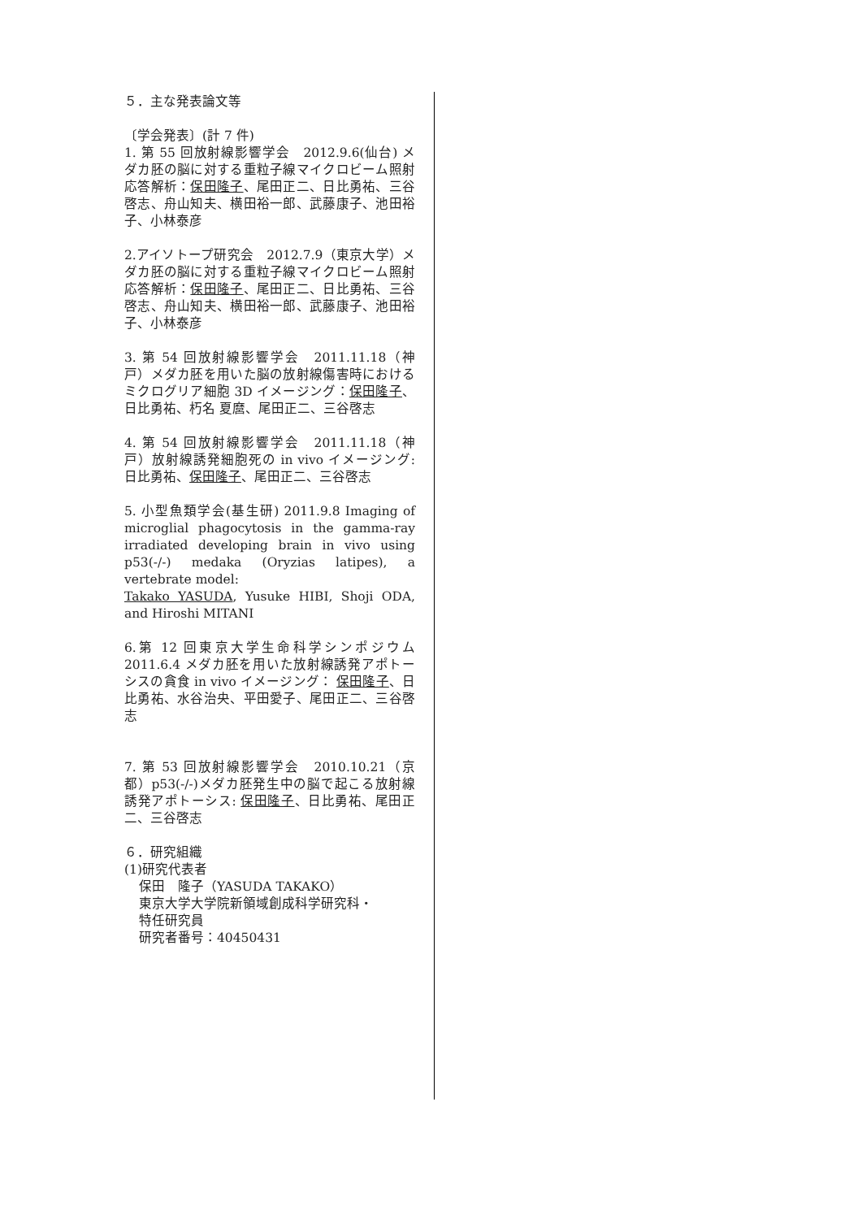５．主な発表論文等
〔学会発表〕(計 7 件)
1. 第 55 回放射線影響学会　2012.9.6(仙台) メダカ胚の脳に対する重粒子線マイクロビーム照射応答解析：保田隆子、尾田正二、日比勇祐、三谷啓志、舟山知夫、横田裕一郎、武藤康子、池田裕子、小林泰彦
2.アイソトープ研究会　2012.7.9（東京大学）メダカ胚の脳に対する重粒子線マイクロビーム照射応答解析：保田隆子、尾田正二、日比勇祐、三谷啓志、舟山知夫、横田裕一郎、武藤康子、池田裕子、小林泰彦
3. 第 54 回放射線影響学会　2011.11.18（神戸）メダカ胚を用いた脳の放射線傷害時におけるミクログリア細胞 3D イメージング：保田隆子、日比勇祐、朽名 夏麿、尾田正二、三谷啓志
4. 第 54 回放射線影響学会　2011.11.18（神戸）放射線誘発細胞死の in vivo イメージング: 日比勇祐、保田隆子、尾田正二、三谷啓志
5. 小型魚類学会(基生研) 2011.9.8 Imaging of microglial phagocytosis in the gamma-ray irradiated developing brain in vivo using p53(-/-) medaka (Oryzias latipes), a vertebrate model:
Takako YASUDA, Yusuke HIBI, Shoji ODA, and Hiroshi MITANI
6.第 12 回東京大学生命科学シンポジウム 2011.6.4 メダカ胚を用いた放射線誘発アポトーシスの貪食 in vivo イメージング： 保田隆子、日比勇祐、水谷治央、平田愛子、尾田正二、三谷啓志
7. 第 53 回放射線影響学会　2010.10.21（京都）p53(-/-)メダカ胚発生中の脳で起こる放射線誘発アポトーシス: 保田隆子、日比勇祐、尾田正二、三谷啓志
６．研究組織
(1)研究代表者
保田　隆子（YASUDA TAKAKO）
東京大学大学院新領域創成科学研究科・
特任研究員
研究者番号：40450431